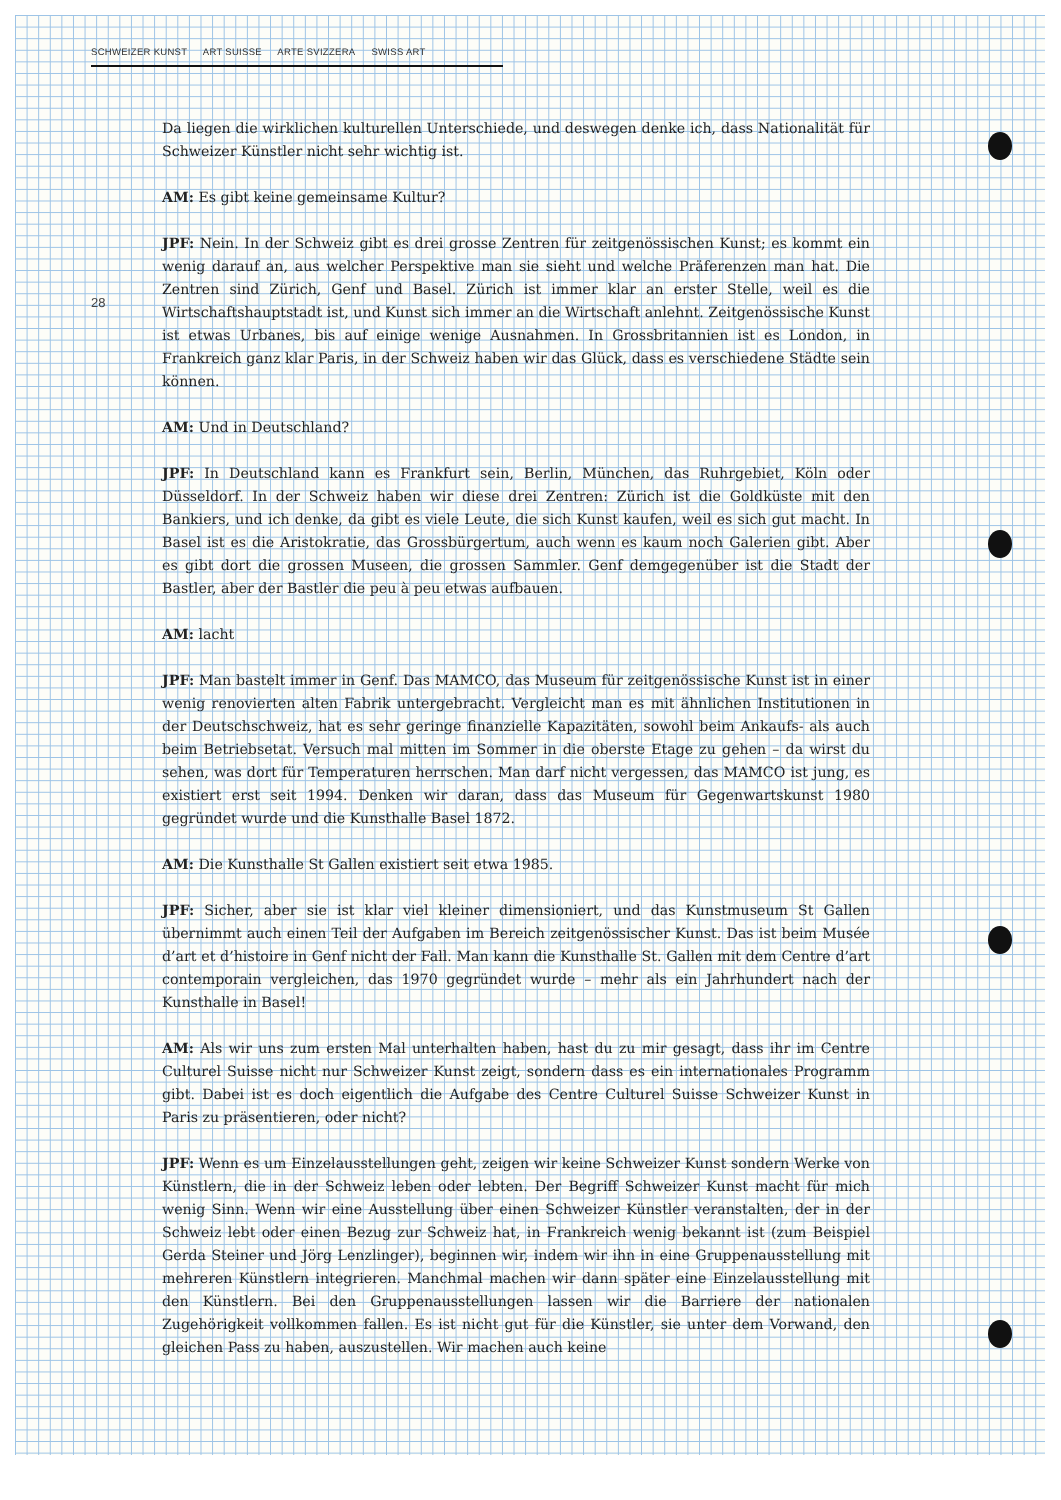SCHWEIZER KUNST ART SUISSE ARTE SVIZZERA SWISS ART
28
Da liegen die wirklichen kulturellen Unterschiede, und deswegen denke ich, dass Nationalität für Schweizer Künstler nicht sehr wichtig ist.
AM: Es gibt keine gemeinsame Kultur?
JPF: Nein. In der Schweiz gibt es drei grosse Zentren für zeitgenössischen Kunst; es kommt ein wenig darauf an, aus welcher Perspektive man sie sieht und welche Präferenzen man hat. Die Zentren sind Zürich, Genf und Basel. Zürich ist immer klar an erster Stelle, weil es die Wirtschaftshauptstadt ist, und Kunst sich immer an die Wirtschaft anlehnt. Zeitgenössische Kunst ist etwas Urbanes, bis auf einige wenige Ausnahmen. In Grossbritannien ist es London, in Frankreich ganz klar Paris, in der Schweiz haben wir das Glück, dass es verschiedene Städte sein können.
AM: Und in Deutschland?
JPF: In Deutschland kann es Frankfurt sein, Berlin, München, das Ruhrgebiet, Köln oder Düsseldorf. In der Schweiz haben wir diese drei Zentren: Zürich ist die Goldküste mit den Bankiers, und ich denke, da gibt es viele Leute, die sich Kunst kaufen, weil es sich gut macht. In Basel ist es die Aristokratie, das Grossbürgertum, auch wenn es kaum noch Galerien gibt. Aber es gibt dort die grossen Museen, die grossen Sammler. Genf demgegenüber ist die Stadt der Bastler, aber der Bastler die peu à peu etwas aufbauen.
AM: lacht
JPF: Man bastelt immer in Genf. Das MAMCO, das Museum für zeitgenössische Kunst ist in einer wenig renovierten alten Fabrik untergebracht. Vergleicht man es mit ähnlichen Institutionen in der Deutschschweiz, hat es sehr geringe finanzielle Kapazitäten, sowohl beim Ankaufs- als auch beim Betriebsetat. Versuch mal mitten im Sommer in die oberste Etage zu gehen – da wirst du sehen, was dort für Temperaturen herrschen. Man darf nicht vergessen, das MAMCO ist jung, es existiert erst seit 1994. Denken wir daran, dass das Museum für Gegenwartskunst 1980 gegründet wurde und die Kunsthalle Basel 1872.
AM: Die Kunsthalle St Gallen existiert seit etwa 1985.
JPF: Sicher, aber sie ist klar viel kleiner dimensioniert, und das Kunstmuseum St Gallen übernimmt auch einen Teil der Aufgaben im Bereich zeitgenössischer Kunst. Das ist beim Musée d’art et d’histoire in Genf nicht der Fall. Man kann die Kunsthalle St. Gallen mit dem Centre d’art contemporain vergleichen, das 1970 gegründet wurde – mehr als ein Jahrhundert nach der Kunsthalle in Basel!
AM: Als wir uns zum ersten Mal unterhalten haben, hast du zu mir gesagt, dass ihr im Centre Culturel Suisse nicht nur Schweizer Kunst zeigt, sondern dass es ein internationales Programm gibt. Dabei ist es doch eigentlich die Aufgabe des Centre Culturel Suisse Schweizer Kunst in Paris zu präsentieren, oder nicht?
JPF: Wenn es um Einzelausstellungen geht, zeigen wir keine Schweizer Kunst sondern Werke von Künstlern, die in der Schweiz leben oder lebten. Der Begriff Schweizer Kunst macht für mich wenig Sinn. Wenn wir eine Ausstellung über einen Schweizer Künstler veranstalten, der in der Schweiz lebt oder einen Bezug zur Schweiz hat, in Frankreich wenig bekannt ist (zum Beispiel Gerda Steiner und Jörg Lenzlinger), beginnen wir, indem wir ihn in eine Gruppenausstellung mit mehreren Künstlern integrieren. Manchmal machen wir dann später eine Einzelausstellung mit den Künstlern. Bei den Gruppenausstellungen lassen wir die Barriere der nationalen Zugehörigkeit vollkommen fallen. Es ist nicht gut für die Künstler, sie unter dem Vorwand, den gleichen Pass zu haben, auszustellen. Wir machen auch keine